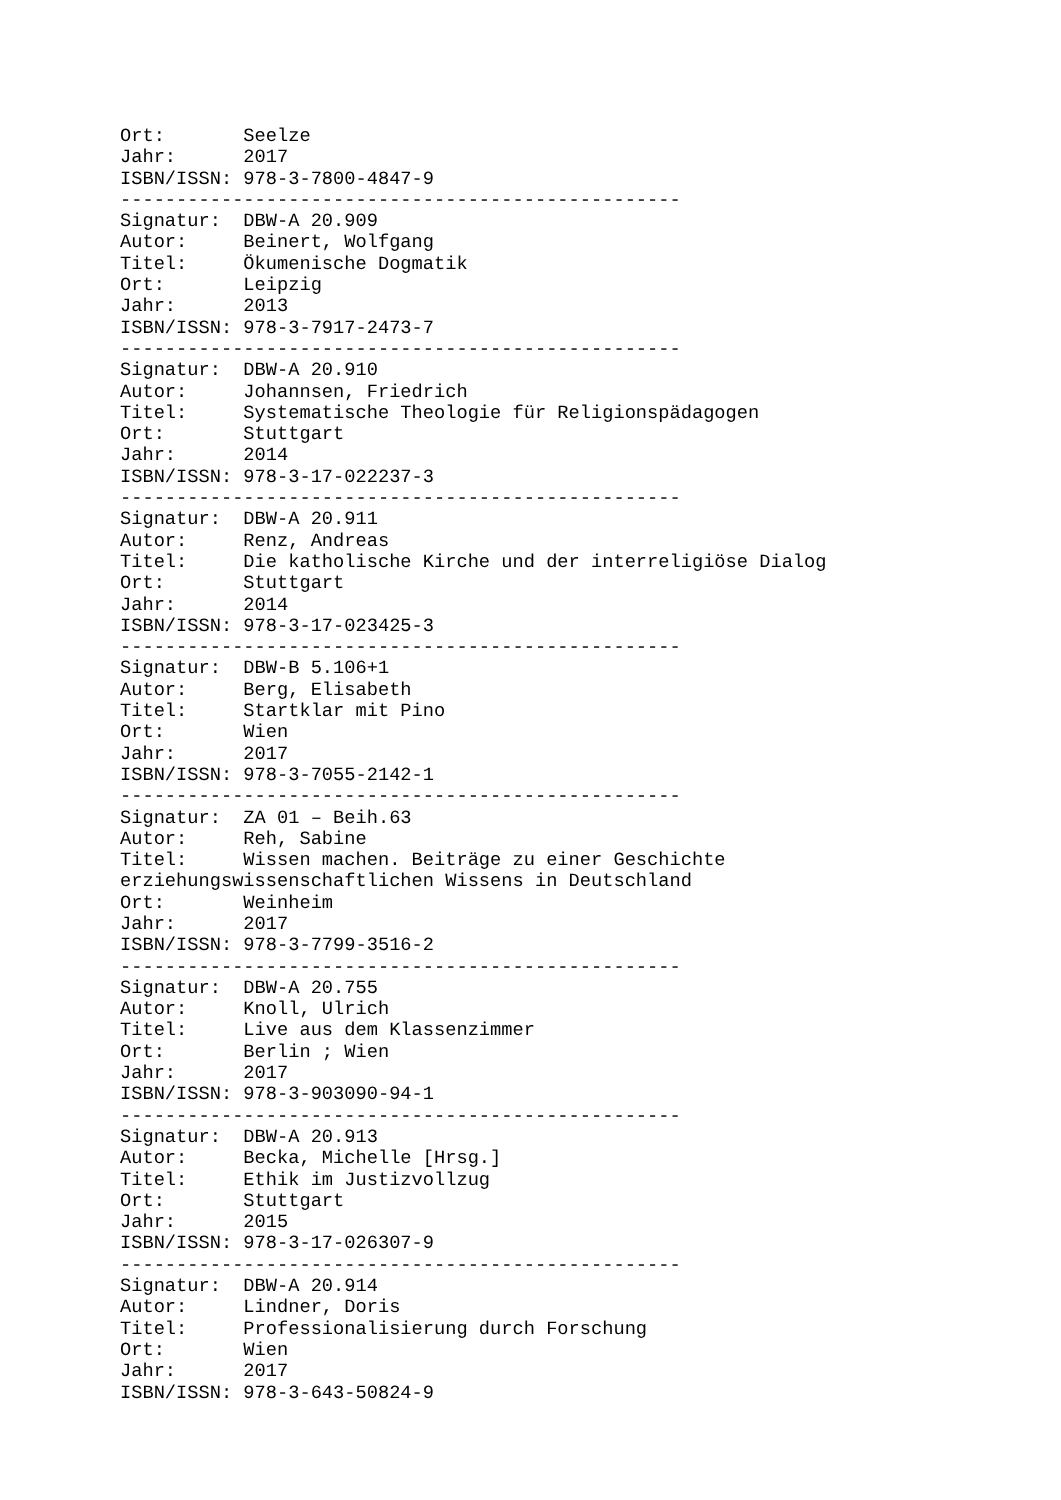Ort:       Seelze
Jahr:      2017
ISBN/ISSN: 978-3-7800-4847-9
--------------------------------------------------
Signatur:  DBW-A 20.909
Autor:     Beinert, Wolfgang
Titel:     Ökumenische Dogmatik
Ort:       Leipzig
Jahr:      2013
ISBN/ISSN: 978-3-7917-2473-7
--------------------------------------------------
Signatur:  DBW-A 20.910
Autor:     Johannsen, Friedrich
Titel:     Systematische Theologie für Religionspädagogen
Ort:       Stuttgart
Jahr:      2014
ISBN/ISSN: 978-3-17-022237-3
--------------------------------------------------
Signatur:  DBW-A 20.911
Autor:     Renz, Andreas
Titel:     Die katholische Kirche und der interreligiöse Dialog
Ort:       Stuttgart
Jahr:      2014
ISBN/ISSN: 978-3-17-023425-3
--------------------------------------------------
Signatur:  DBW-B 5.106+1
Autor:     Berg, Elisabeth
Titel:     Startklar mit Pino
Ort:       Wien
Jahr:      2017
ISBN/ISSN: 978-3-7055-2142-1
--------------------------------------------------
Signatur:  ZA 01 – Beih.63
Autor:     Reh, Sabine
Titel:     Wissen machen. Beiträge zu einer Geschichte
erziehungswissenschaftlichen Wissens in Deutschland
Ort:       Weinheim
Jahr:      2017
ISBN/ISSN: 978-3-7799-3516-2
--------------------------------------------------
Signatur:  DBW-A 20.755
Autor:     Knoll, Ulrich
Titel:     Live aus dem Klassenzimmer
Ort:       Berlin ; Wien
Jahr:      2017
ISBN/ISSN: 978-3-903090-94-1
--------------------------------------------------
Signatur:  DBW-A 20.913
Autor:     Becka, Michelle [Hrsg.]
Titel:     Ethik im Justizvollzug
Ort:       Stuttgart
Jahr:      2015
ISBN/ISSN: 978-3-17-026307-9
--------------------------------------------------
Signatur:  DBW-A 20.914
Autor:     Lindner, Doris
Titel:     Professionalisierung durch Forschung
Ort:       Wien
Jahr:      2017
ISBN/ISSN: 978-3-643-50824-9